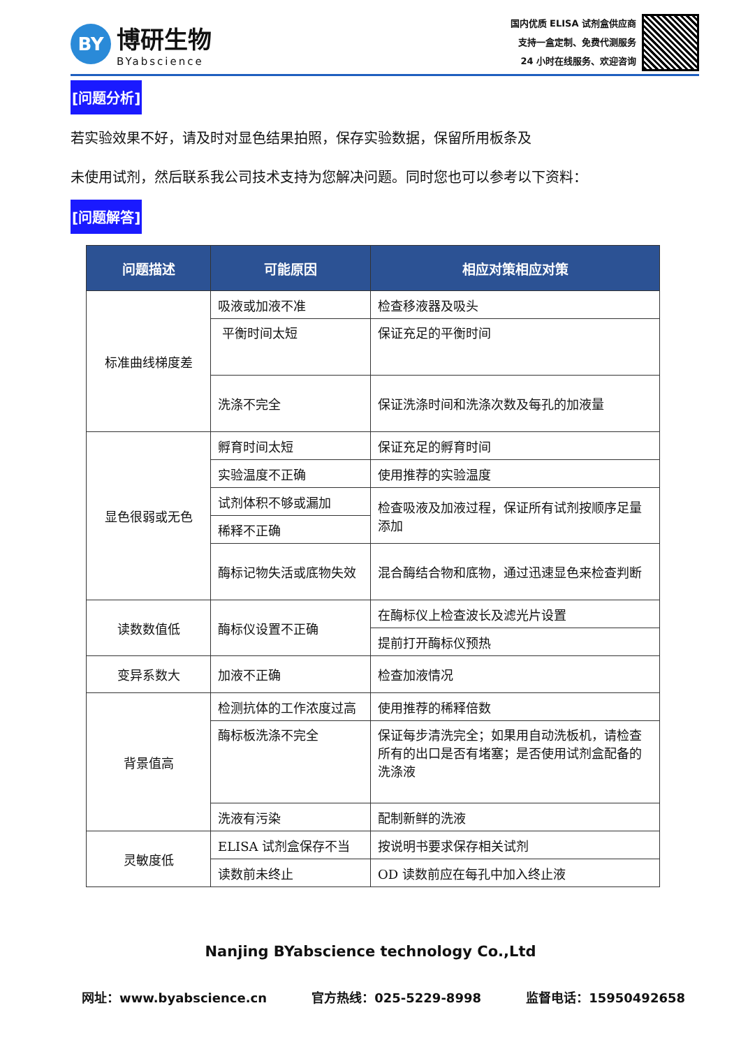BY
博研生物
BYabscience
国内优质 ELISA 试剂盒供应商
支持一盒定制、免费代测服务
24 小时在线服务、欢迎咨询
[问题分析]
若实验效果不好，请及时对显色结果拍照，保存实验数据，保留所用板条及
未使用试剂，然后联系我公司技术支持为您解决问题。同时您也可以参考以下资料：
[问题解答]
| 问题描述 | 可能原因 | 相应对策相应对策 |
| --- | --- | --- |
| 标准曲线梯度差 | 吸液或加液不准 | 检查移液器及吸头 |
| | 平衡时间太短 | 保证充足的平衡时间 |
| | 洗涤不完全 | 保证洗涤时间和洗涤次数及每孔的加液量 |
| 显色很弱或无色 | 孵育时间太短 | 保证充足的孵育时间 |
| | 实验温度不正确 | 使用推荐的实验温度 |
| | 试剂体积不够或漏加 | 检查吸液及加液过程，保证所有试剂按顺序足量添加 |
| | 稀释不正确 | |
| | 酶标记物失活或底物失效 | 混合酶结合物和底物，通过迅速显色来检查判断 |
| 读数数值低 | 酶标仪设置不正确 | 在酶标仪上检查波长及滤光片设置 |
| | | 提前打开酶标仪预热 |
| 变异系数大 | 加液不正确 | 检查加液情况 |
| 背景值高 | 检测抗体的工作浓度过高 | 使用推荐的稀释倍数 |
| | 酶标板洗涤不完全 | 保证每步清洗完全；如果用自动洗板机，请检查所有的出口是否有堵塞；是否使用试剂盒配备的洗涤液 |
| | 洗液有污染 | 配制新鲜的洗液 |
| 灵敏度低 | ELISA 试剂盒保存不当 | 按说明书要求保存相关试剂 |
| | 读数前未终止 | OD 读数前应在每孔中加入终止液 |
Nanjing BYabscience technology Co.,Ltd
网址：www.byabscience.cn 官方热线：025-5229-8998 监督电话：15950492658